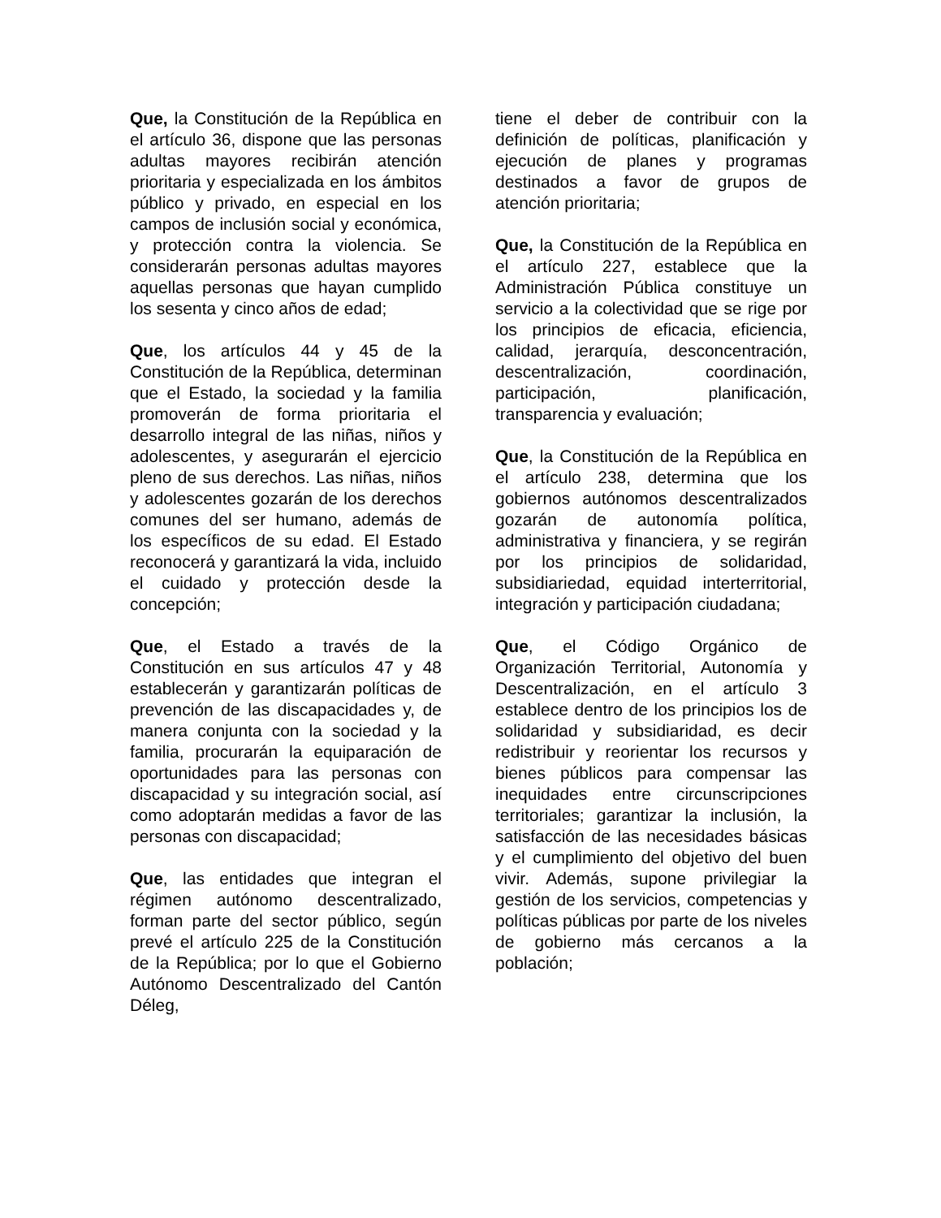Que, la Constitución de la República en el artículo 36, dispone que las personas adultas mayores recibirán atención prioritaria y especializada en los ámbitos público y privado, en especial en los campos de inclusión social y económica, y protección contra la violencia. Se considerarán personas adultas mayores aquellas personas que hayan cumplido los sesenta y cinco años de edad;
Que, los artículos 44 y 45 de la Constitución de la República, determinan que el Estado, la sociedad y la familia promoverán de forma prioritaria el desarrollo integral de las niñas, niños y adolescentes, y asegurarán el ejercicio pleno de sus derechos. Las niñas, niños y adolescentes gozarán de los derechos comunes del ser humano, además de los específicos de su edad. El Estado reconocerá y garantizará la vida, incluido el cuidado y protección desde la concepción;
Que, el Estado a través de la Constitución en sus artículos 47 y 48 establecerán y garantizarán políticas de prevención de las discapacidades y, de manera conjunta con la sociedad y la familia, procurarán la equiparación de oportunidades para las personas con discapacidad y su integración social, así como adoptarán medidas a favor de las personas con discapacidad;
Que, las entidades que integran el régimen autónomo descentralizado, forman parte del sector público, según prevé el artículo 225 de la Constitución de la República; por lo que el Gobierno Autónomo Descentralizado del Cantón Déleg,
tiene el deber de contribuir con la definición de políticas, planificación y ejecución de planes y programas destinados a favor de grupos de atención prioritaria;
Que, la Constitución de la República en el artículo 227, establece que la Administración Pública constituye un servicio a la colectividad que se rige por los principios de eficacia, eficiencia, calidad, jerarquía, desconcentración, descentralización, coordinación, participación, planificación, transparencia y evaluación;
Que, la Constitución de la República en el artículo 238, determina que los gobiernos autónomos descentralizados gozarán de autonomía política, administrativa y financiera, y se regirán por los principios de solidaridad, subsidiariedad, equidad interterritorial, integración y participación ciudadana;
Que, el Código Orgánico de Organización Territorial, Autonomía y Descentralización, en el artículo 3 establece dentro de los principios los de solidaridad y subsidiaridad, es decir redistribuir y reorientar los recursos y bienes públicos para compensar las inequidades entre circunscripciones territoriales; garantizar la inclusión, la satisfacción de las necesidades básicas y el cumplimiento del objetivo del buen vivir. Además, supone privilegiar la gestión de los servicios, competencias y políticas públicas por parte de los niveles de gobierno más cercanos a la población;